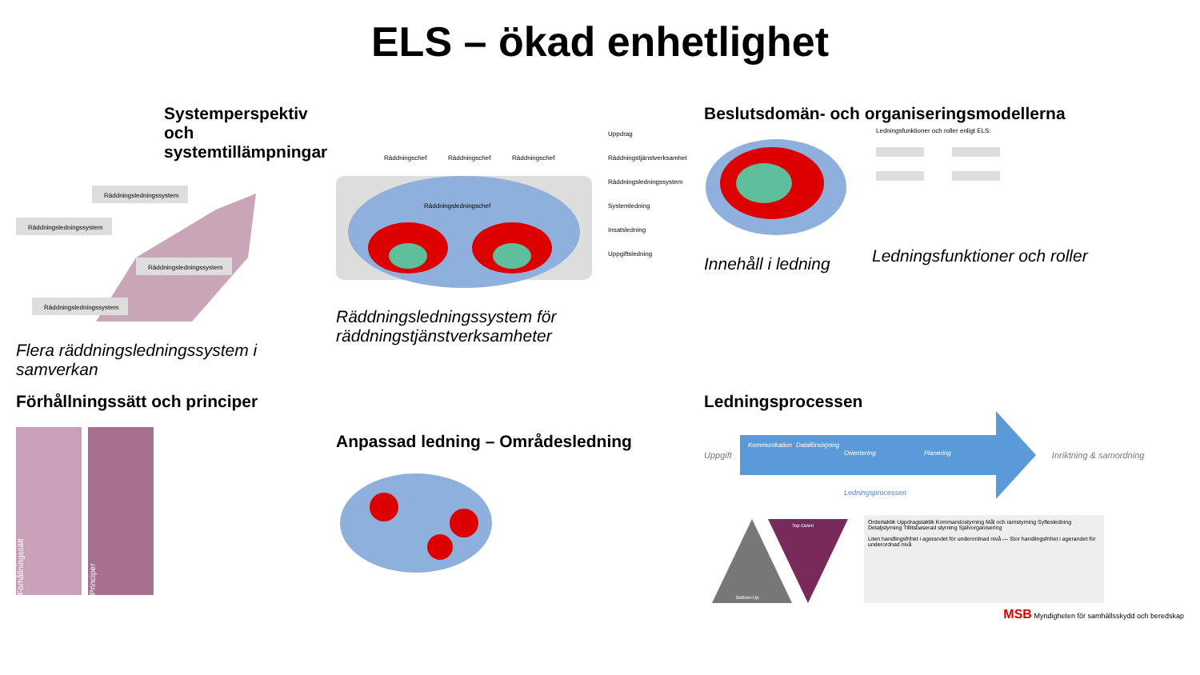ELS – ökad enhetlighet
Systemperspektiv och systemtillämpningar
Räddningsledningssystem
Räddningsledningssystem
Räddningsledningssystem
Räddningsledningssystem
Flera räddningsledningssystem i samverkan
Räddningschef
Räddningschef
Räddningschef
Räddningsledningschef
Uppdrag
Räddningstjänstverksamhet
Räddningsledningssystem
Systemledning
Insatsledning
Uppgiftsledning
Räddningsledningssystem för räddningstjänstverksamheter
Beslutsdomän- och organiseringsmodellerna
Innehåll i ledning
Ledningsfunktioner och roller enligt ELS:
Ledningsfunktioner och roller
Förhållningssätt och principer
Förhållningssätt
Principer
Anpassad ledning – Områdesledning
Ledningsprocessen
Uppgift
Kommunikation
Dataförsörjning
Orientering
Planering
Ledningsprocessen
Inriktning & samordning
Top-Down
Bottom-Up
Ordertaktik Uppdragstaktik Kommandostyrning Mål och ramstyrning Syftesledning Detaljstyrning Tillitsbaserad styrning Självorganisering
Liten handlingsfrihet i agerandet för underordnad nivå — Stor handlingsfrihet i agerandet för underordnad nivå
MSB Myndigheten för samhällsskydd och beredskap